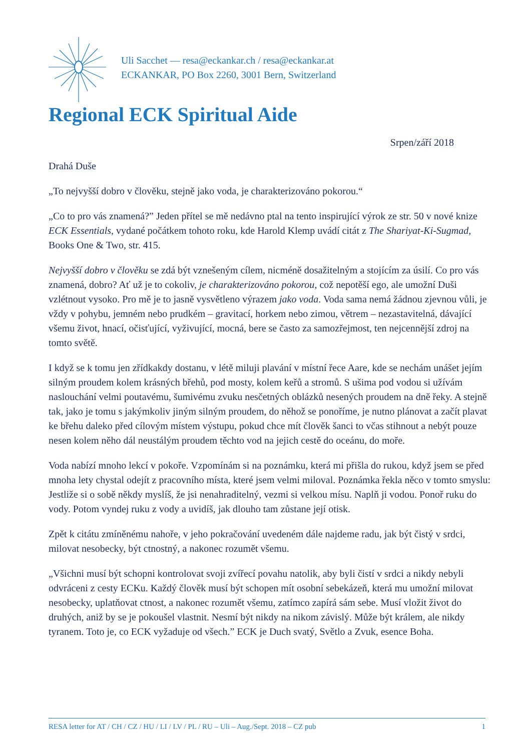Uli Sacchet — resa@eckankar.ch / resa@eckankar.at
ECKANKAR, PO Box 2260, 3001 Bern, Switzerland
Regional ECK Spiritual Aide
Srpen/září 2018
Drahá Duše
„To nejvyšší dobro v člověku, stejně jako voda, je charakterizováno pokorou.“
„Co to pro vás znamená?” Jeden přítel se mě nedávno ptal na tento inspirující výrok ze str. 50 v nové knize ECK Essentials, vydané počátkem tohoto roku, kde Harold Klemp uvádí citát z The Shariyat-Ki-Sugmad, Books One & Two, str. 415.
Nejvyšší dobro v člověku se zdá být vznešeným cílem, nicméně dosažitelným a stojícím za úsilí. Co pro vás znamená, dobro? Ať už je to cokoliv, je charakterizováno pokorou, což nepotěší ego, ale umožní Duši vzlétnout vysoko. Pro mě je to jasně vysvětleno výrazem jako voda. Voda sama nemá žádnou zjevnou vůli, je vždy v pohybu, jemném nebo prudkém – gravitací, horkem nebo zimou, větrem – nezastavitelná, dávající všemu život, hnací, očisťující, vyživující, mocná, bere se často za samozřejmost, ten nejcennější zdroj na tomto světě.
I když se k tomu jen zřídkakdy dostanu, v létě miluji plavání v místní řece Aare, kde se nechám unášet jejím silným proudem kolem krásných břehů, pod mosty, kolem keřů a stromů. S ušima pod vodou si užívám naslouchání velmi poutavému, šumivému zvuku nesčetných oblázků nesených proudem na dně řeky. A stejně tak, jako je tomu s jakýmkoliv jiným silným proudem, do něhož se ponoříme, je nutno plánovat a začít plavat ke břehu daleko před cílovým místem výstupu, pokud chce mít člověk šanci to včas stihnout a nebýt pouze nesen kolem něho dál neustálým proudem těchto vod na jejich cestě do oceánu, do moře.
Voda nabízí mnoho lekcí v pokoře. Vzpomínám si na poznámku, která mi přišla do rukou, když jsem se před mnoha lety chystal odejít z pracovního místa, které jsem velmi miloval. Poznámka řekla něco v tomto smyslu: Jestliže si o sobě někdy myslíš, že jsi nenahraditelný, vezmi si velkou mísu. Naplň ji vodou. Ponoř ruku do vody. Potom vyndej ruku z vody a uvidíš, jak dlouho tam zůstane její otisk.
Zpět k citátu zmíněnému nahoře, v jeho pokračování uvedeném dále najdeme radu, jak být čistý v srdci, milovat nesobecky, být ctnostný, a nakonec rozumět všemu.
„Všichni musí být schopni kontrolovat svoji zvířecí povahu natolik, aby byli čistí v srdci a nikdy nebyli odvráceni z cesty ECKu. Každý člověk musí být schopen mít osobní sebekázeň, která mu umožní milovat nesobecky, uplatňovat ctnost, a nakonec rozumět všemu, zatímco zapírá sám sebe. Musí vložit život do druhých, aniž by se je pokoušel vlastnit. Nesmí být nikdy na nikom závislý. Může být králem, ale nikdy tyranem. Toto je, co ECK vyžaduje od všech.” ECK je Duch svatý, Světlo a Zvuk, esence Boha.
RESA letter for AT / CH / CZ / HU / LI / LV / PL / RU – Uli – Aug./Sept. 2018 – CZ pub 1